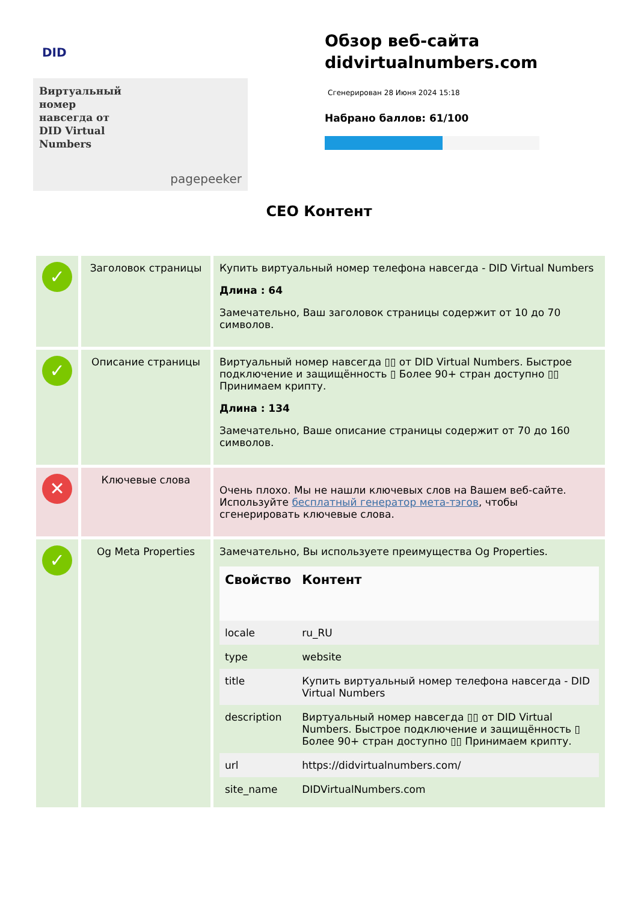DID
Виртуальный
номер
навсегда от
DID Virtual
Numbers
pagepeeker
Обзор веб-сайта didvirtualnumbers.com
Сгенерирован 28 Июня 2024 15:18
Набрано баллов: 61/100
CEO Контент
| ✓ | Заголовок страницы | Купить виртуальный номер телефона навсегда - DID Virtual Numbers Длина : 64 Замечательно, Ваш заголовок страницы содержит от 10 до 70 символов. |
| ✓ | Описание страницы | Виртуальный номер навсегда ▯▯ от DID Virtual Numbers. Быстрое подключение и защищённость ▯ Более 90+ стран доступно ▯▯ Принимаем крипту. Длина : 134 Замечательно, Ваше описание страницы содержит от 70 до 160 символов. |
| ✕ | Ключевые слова | Очень плохо. Мы не нашли ключевых слов на Вашем веб-сайте. Используйте бесплатный генератор мета-тэгов , чтобы сгенерировать ключевые слова. |
| ✓ | Og Meta Properties | Замечательно, Вы используете преимущества Og Properties. / Свойство / Контент / / --- / --- / / locale / ru_RU / / type / website / / title / Купить виртуальный номер телефона навсегда - DID Virtual Numbers / / description / Виртуальный номер навсегда ▯▯ от DID Virtual Numbers. Быстрое подключение и защищённость ▯ Более 90+ стран доступно ▯▯ Принимаем крипту. / / url / https://didvirtualnumbers.com/ / / site_name / DIDVirtualNumbers.com / |